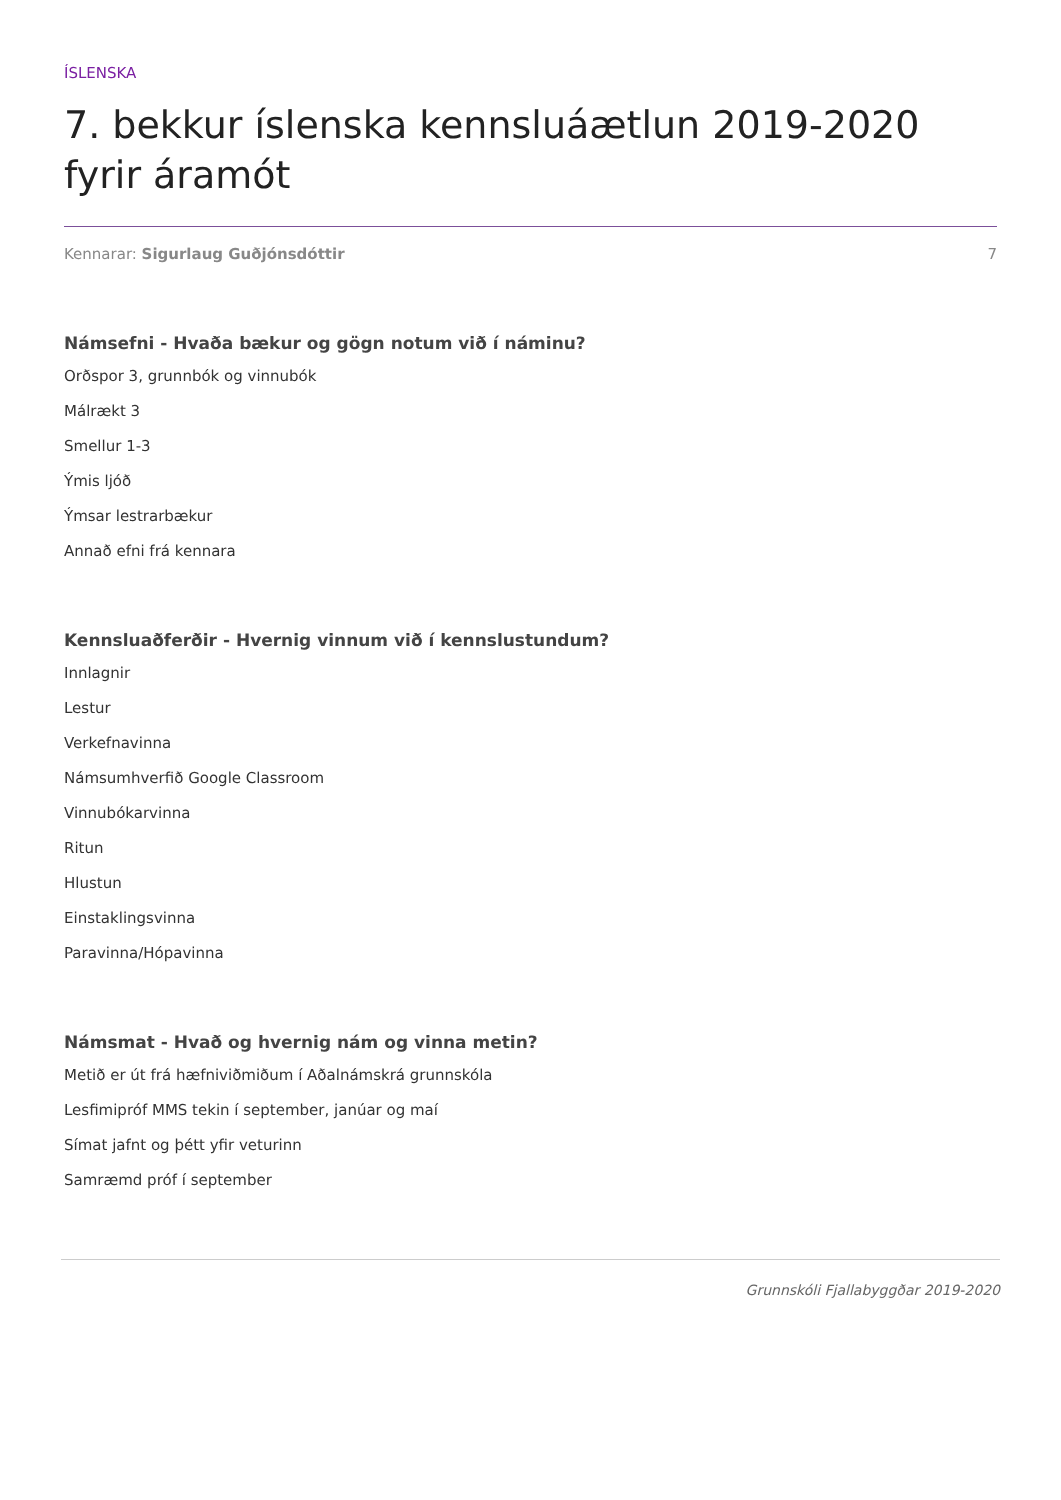ÍSLENSKA
7. bekkur íslenska kennsluáætlun 2019-2020 fyrir áramót
Kennarar: Sigurlaug Guðjónsdóttir 7
Námsefni - Hvaða bækur og gögn notum við í náminu?
Orðspor 3, grunnbók og vinnubók
Málrækt 3
Smellur 1-3
Ýmis ljóð
Ýmsar lestrarbækur
Annað efni frá kennara
Kennsluaðferðir - Hvernig vinnum við í kennslustundum?
Innlagnir
Lestur
Verkefnavinna
Námsumhverfið Google Classroom
Vinnubókarvinna
Ritun
Hlustun
Einstaklingsvinna
Paravinna/Hópavinna
Námsmat - Hvað og hvernig nám og vinna metin?
Metið er út frá hæfniviðmiðum í Aðalnámskrá grunnskóla
Lesfimipróf MMS tekin í september, janúar og maí
Símat jafnt og þétt yfir veturinn
Samræmd próf í september
Grunnskóli Fjallabyggðar 2019-2020